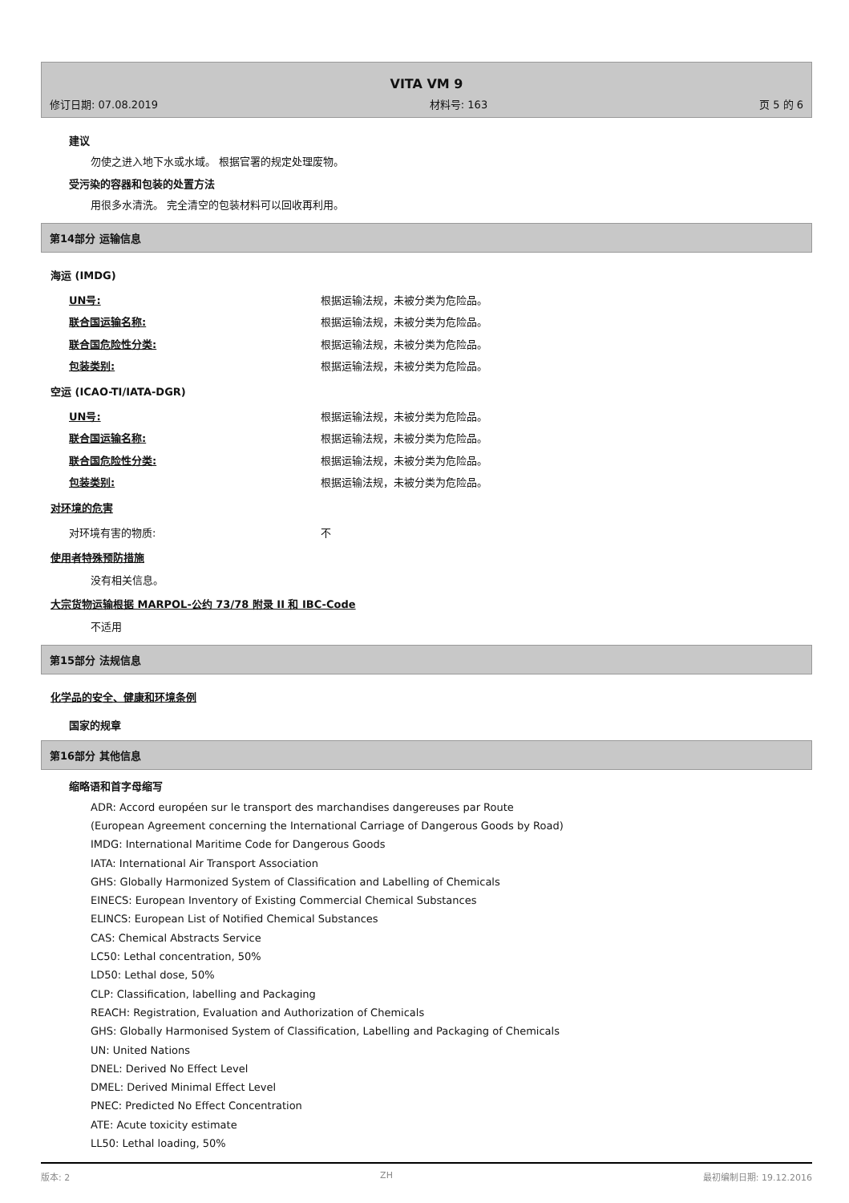VITA VM 9
修订日期: 07.08.2019 材料号: 163 页 5 的 6
建议
勿使之进入地下水或水域。 根据官署的规定处理废物。
受污染的容器和包装的处置方法
用很多水清洗。 完全清空的包装材料可以回收再利用。
第14部分 运输信息
海运 (IMDG)
UN号: 根据运输法规，未被分类为危险品。
联合国运输名称: 根据运输法规，未被分类为危险品。
联合国危险性分类: 根据运输法规，未被分类为危险品。
包装类别: 根据运输法规，未被分类为危险品。
空运 (ICAO-TI/IATA-DGR)
UN号: 根据运输法规，未被分类为危险品。
联合国运输名称: 根据运输法规，未被分类为危险品。
联合国危险性分类: 根据运输法规，未被分类为危险品。
包装类别: 根据运输法规，未被分类为危险品。
对环境的危害
对环境有害的物质: 不
使用者特殊预防措施
没有相关信息。
大宗货物运输根据 MARPOL-公约 73/78 附录 II 和 IBC-Code
不适用
第15部分 法规信息
化学品的安全、健康和环境条例
国家的规章
第16部分 其他信息
缩略语和首字母缩写
ADR: Accord européen sur le transport des marchandises dangereuses par Route
(European Agreement concerning the International Carriage of Dangerous Goods by Road)
IMDG: International Maritime Code for Dangerous Goods
IATA: International Air Transport Association
GHS: Globally Harmonized System of Classification and Labelling of Chemicals
EINECS: European Inventory of Existing Commercial Chemical Substances
ELINCS: European List of Notified Chemical Substances
CAS: Chemical Abstracts Service
LC50: Lethal concentration, 50%
LD50: Lethal dose, 50%
CLP: Classification, labelling and Packaging
REACH: Registration, Evaluation and Authorization of Chemicals
GHS: Globally Harmonised System of Classification, Labelling and Packaging of Chemicals
UN: United Nations
DNEL: Derived No Effect Level
DMEL: Derived Minimal Effect Level
PNEC: Predicted No Effect Concentration
ATE: Acute toxicity estimate
LL50: Lethal loading, 50%
版本: 2 ZH 最初编制日期: 19.12.2016